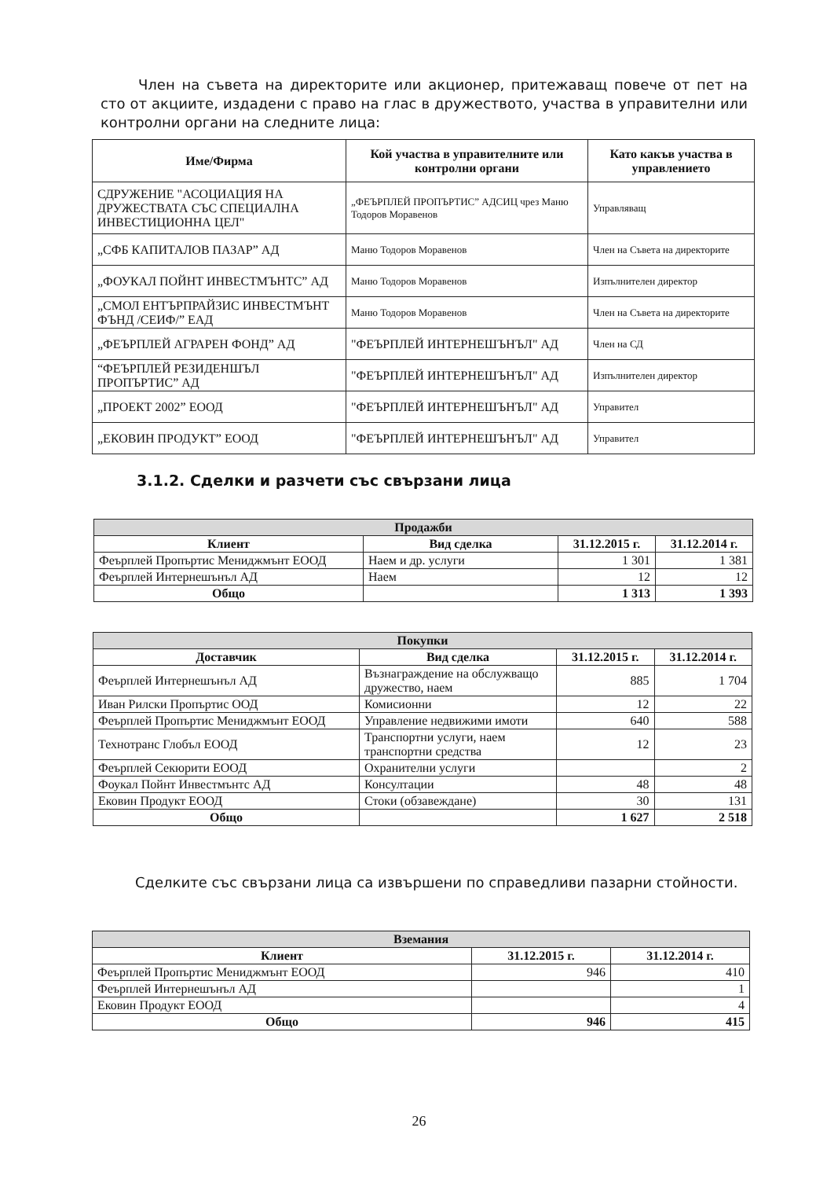Член на съвета на директорите или акционер, притежаващ повече от пет на сто от акциите, издадени с право на глас в дружеството, участва в управителни или контролни органи на следните лица:
| Име/Фирма | Кой участва в управителните или контролни органи | Като какъв участва в управлението |
| --- | --- | --- |
| СДРУЖЕНИЕ "АСОЦИАЦИЯ НА ДРУЖЕСТВАТА СЪС СПЕЦИАЛНА ИНВЕСТИЦИОННА ЦЕЛ" | „ФЕЪРПЛЕЙ ПРОПЪРТИС” АДСИЦ чрез Маню Тодоров Моравенов | Управляващ |
| „СФБ КАПИТАЛОВ ПАЗАР” АД | Маню Тодоров Моравенов | Член на Съвета на директорите |
| „ФОУКАЛ ПОЙНТ ИНВЕСТМЪНТС” АД | Маню Тодоров Моравенов | Изпълнителен директор |
| „СМОЛ ЕНТЪРПРАЙЗИС ИНВЕСТМЪНТ ФЪНД /СЕИФ/” ЕАД | Маню Тодоров Моравенов | Член на Съвета на директорите |
| „ФЕЪРПЛЕЙ АГРАРЕН ФОНД” АД | "ФЕЪРПЛЕЙ ИНТЕРНЕШЪНЪЛ" АД | Член на СД |
| “ФЕЪРПЛЕЙ РЕЗИДЕНШЪЛ ПРОПЪРТИС” АД | "ФЕЪРПЛЕЙ ИНТЕРНЕШЪНЪЛ" АД | Изпълнителен директор |
| „ПРОЕКТ 2002” ЕООД | "ФЕЪРПЛЕЙ ИНТЕРНЕШЪНЪЛ" АД | Управител |
| „ЕКОВИН ПРОДУКТ” ЕООД | "ФЕЪРПЛЕЙ ИНТЕРНЕШЪНЪЛ" АД | Управител |
3.1.2. Сделки и разчети със свързани лица
| Продажби | | | |
| Клиент | Вид сделка | 31.12.2015 г. | 31.12.2014 г. |
| Феърплей Пропъртис Мениджмънт ЕООД | Наем и др. услуги | 1 301 | 1 381 |
| Феърплей Интернешънъл АД | Наем | 12 | 12 |
| Общо | | 1 313 | 1 393 |
| Покупки | | | |
| Доставчик | Вид сделка | 31.12.2015 г. | 31.12.2014 г. |
| Феърплей Интернешънъл АД | Възнаграждение на обслужващо дружество, наем | 885 | 1 704 |
| Иван Рилски Пропъртис ООД | Комисионни | 12 | 22 |
| Феърплей Пропъртис Мениджмънт ЕООД | Управление недвижими имоти | 640 | 588 |
| Технотранс Глобъл ЕООД | Транспортни услуги, наем транспортни средства | 12 | 23 |
| Феърплей Секюрити ЕООД | Охранителни услуги | | 2 |
| Фоукал Пойнт Инвестмънтс АД | Консултации | 48 | 48 |
| Ековин Продукт ЕООД | Стоки (обзавеждане) | 30 | 131 |
| Общо | | 1 627 | 2 518 |
Сделките със свързани лица са извършени по справедливи пазарни стойности.
| Вземания | | |
| Клиент | 31.12.2015 г. | 31.12.2014 г. |
| Феърплей Пропъртис Мениджмънт ЕООД | 946 | 410 |
| Феърплей Интернешънъл АД | | 1 |
| Ековин Продукт ЕООД | | 4 |
| Общо | 946 | 415 |
26